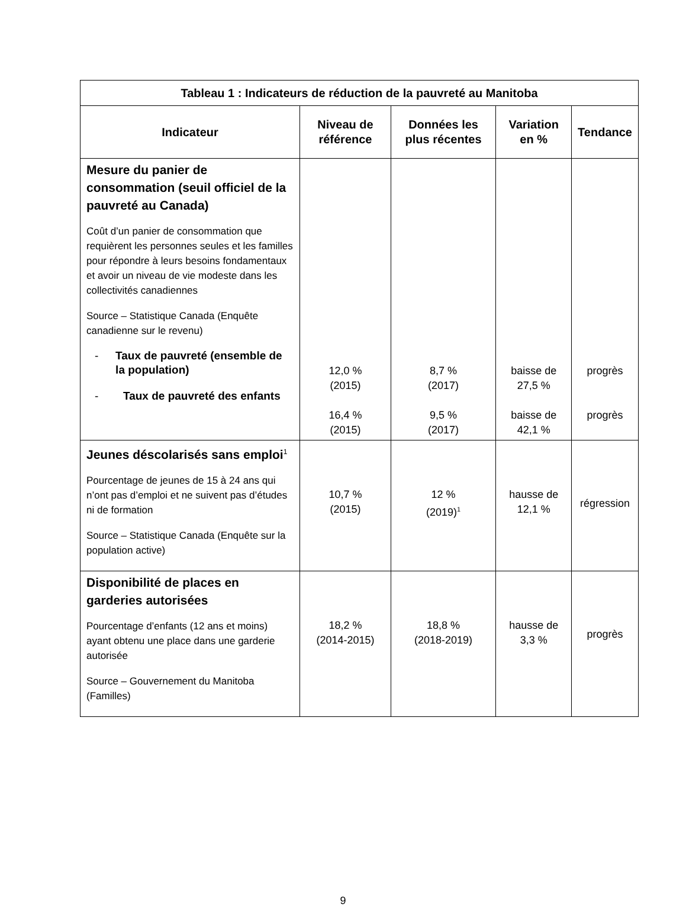| Tableau 1 : Indicateurs de réduction de la pauvreté au Manitoba | | | | |
| --- | --- | --- | --- | --- |
| Indicateur | Niveau de référence | Données les plus récentes | Variation en % | Tendance |
| Mesure du panier de consommation (seuil officiel de la pauvreté au Canada) Coût d’un panier de consommation que requièrent les personnes seules et les familles pour répondre à leurs besoins fondamentaux et avoir un niveau de vie modeste dans les collectivités canadiennes Source – Statistique Canada (Enquête canadienne sur le revenu) - Taux de pauvreté (ensemble de la population) - Taux de pauvreté des enfants | 12,0 % (2015) 16,4 % (2015) | 8,7 % (2017) 9,5 % (2017) | baisse de 27,5 % baisse de 42,1 % | progrès progrès |
| Jeunes déscolarisés sans emploi<sup>1</sup> Pourcentage de jeunes de 15 à 24 ans qui n’ont pas d’emploi et ne suivent pas d’études ni de formation Source – Statistique Canada (Enquête sur la population active) | 10,7 % (2015) | 12 % (2019)<sup>1</sup> | hausse de 12,1 % | régression |
| Disponibilité de places en garderies autorisées Pourcentage d’enfants (12 ans et moins) ayant obtenu une place dans une garderie autorisée Source – Gouvernement du Manitoba (Familles) | 18,2 % (2014-2015) | 18,8 % (2018-2019) | hausse de 3,3 % | progrès |
9